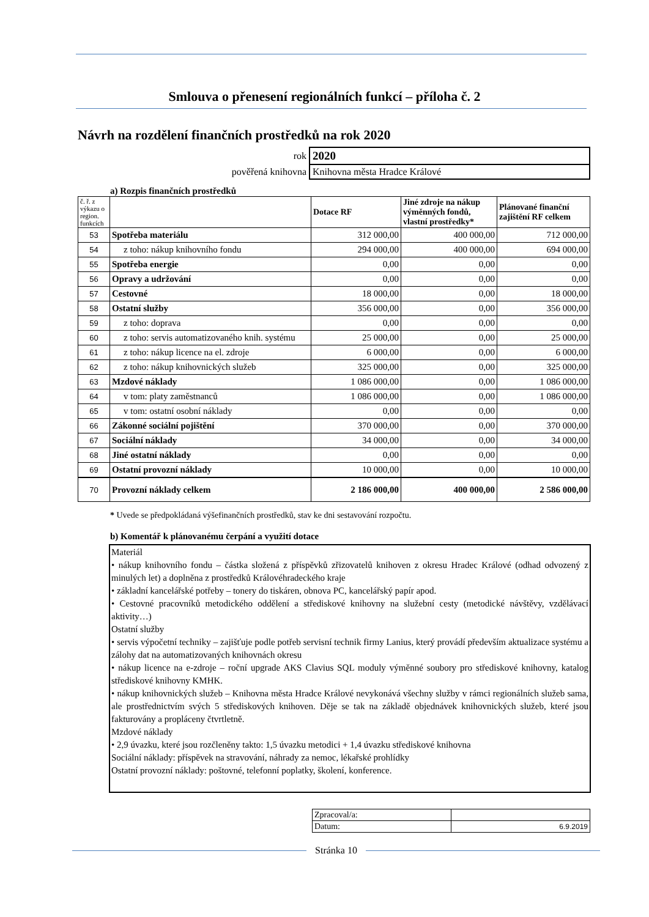Smlouva o přenesení regionálních funkcí – příloha č. 2
Návrh na rozdělení finančních prostředků na rok 2020
| rok | 2020 |
| pověřená knihovna | Knihovna města Hradce Králové |
a) Rozpis finančních prostředků
| č. ř. z výkazu o region. funkcích | | Dotace RF | Jiné zdroje na nákup výměnných fondů, vlastní prostředky* | Plánované finanční zajištění RF celkem |
| --- | --- | --- | --- | --- |
| 53 | Spotřeba materiálu | 312 000,00 | 400 000,00 | 712 000,00 |
| 54 | z toho: nákup knihovního fondu | 294 000,00 | 400 000,00 | 694 000,00 |
| 55 | Spotřeba energie | 0,00 | 0,00 | 0,00 |
| 56 | Opravy a udržování | 0,00 | 0,00 | 0,00 |
| 57 | Cestovné | 18 000,00 | 0,00 | 18 000,00 |
| 58 | Ostatní služby | 356 000,00 | 0,00 | 356 000,00 |
| 59 | z toho: doprava | 0,00 | 0,00 | 0,00 |
| 60 | z toho: servis automatizovaného knih. systému | 25 000,00 | 0,00 | 25 000,00 |
| 61 | z toho: nákup licence na el. zdroje | 6 000,00 | 0,00 | 6 000,00 |
| 62 | z toho: nákup knihovnických služeb | 325 000,00 | 0,00 | 325 000,00 |
| 63 | Mzdové náklady | 1 086 000,00 | 0,00 | 1 086 000,00 |
| 64 | v tom: platy zaměstnanců | 1 086 000,00 | 0,00 | 1 086 000,00 |
| 65 | v tom: ostatní osobní náklady | 0,00 | 0,00 | 0,00 |
| 66 | Zákonné sociální pojištění | 370 000,00 | 0,00 | 370 000,00 |
| 67 | Sociální náklady | 34 000,00 | 0,00 | 34 000,00 |
| 68 | Jiné ostatní náklady | 0,00 | 0,00 | 0,00 |
| 69 | Ostatní provozní náklady | 10 000,00 | 0,00 | 10 000,00 |
| 70 | Provozní náklady celkem | 2 186 000,00 | 400 000,00 | 2 586 000,00 |
* Uvede se předpokládaná výšefinančních prostředků, stav ke dni sestavování rozpočtu.
b) Komentář k plánovanému čerpání a využití dotace
Materiál
• nákup knihovního fondu – částka složená z příspěvků zřizovatelů knihoven z okresu Hradec Králové (odhad odvozený z minulých let) a doplněna z prostředků Královéhradeckého kraje
• základní kancelářské potřeby – tonery do tiskáren, obnova PC, kancelářský papír apod.
• Cestovné pracovníků metodického oddělení a střediskové knihovny na služební cesty (metodické návštěvy, vzdělávací aktivity…)
Ostatní služby
• servis výpočetní techniky – zajišťuje podle potřeb servisní technik firmy Lanius, který provádí především aktualizace systému a zálohy dat na automatizovaných knihovnách okresu
• nákup licence na e-zdroje – roční upgrade AKS Clavius SQL moduly výměnné soubory pro střediskové knihovny, katalog střediskové knihovny KMHK.
• nákup knihovnických služeb – Knihovna města Hradce Králové nevykonává všechny služby v rámci regionálních služeb sama, ale prostřednictvím svých 5 střediskových knihoven. Děje se tak na základě objednávek knihovnických služeb, které jsou fakturovány a propláceny čtvrtletně.
Mzdové náklady
• 2,9 úvazku, které jsou rozčleněny takto: 1,5 úvazku metodici + 1,4 úvazku střediskové knihovna
Sociální náklady: příspěvek na stravování, náhrady za nemoc, lékařské prohlídky
Ostatní provozní náklady: poštovné, telefonní poplatky, školení, konference.
| Zpracoval/a: | |
| Datum: | 6.9.2019 |
Stránka 10